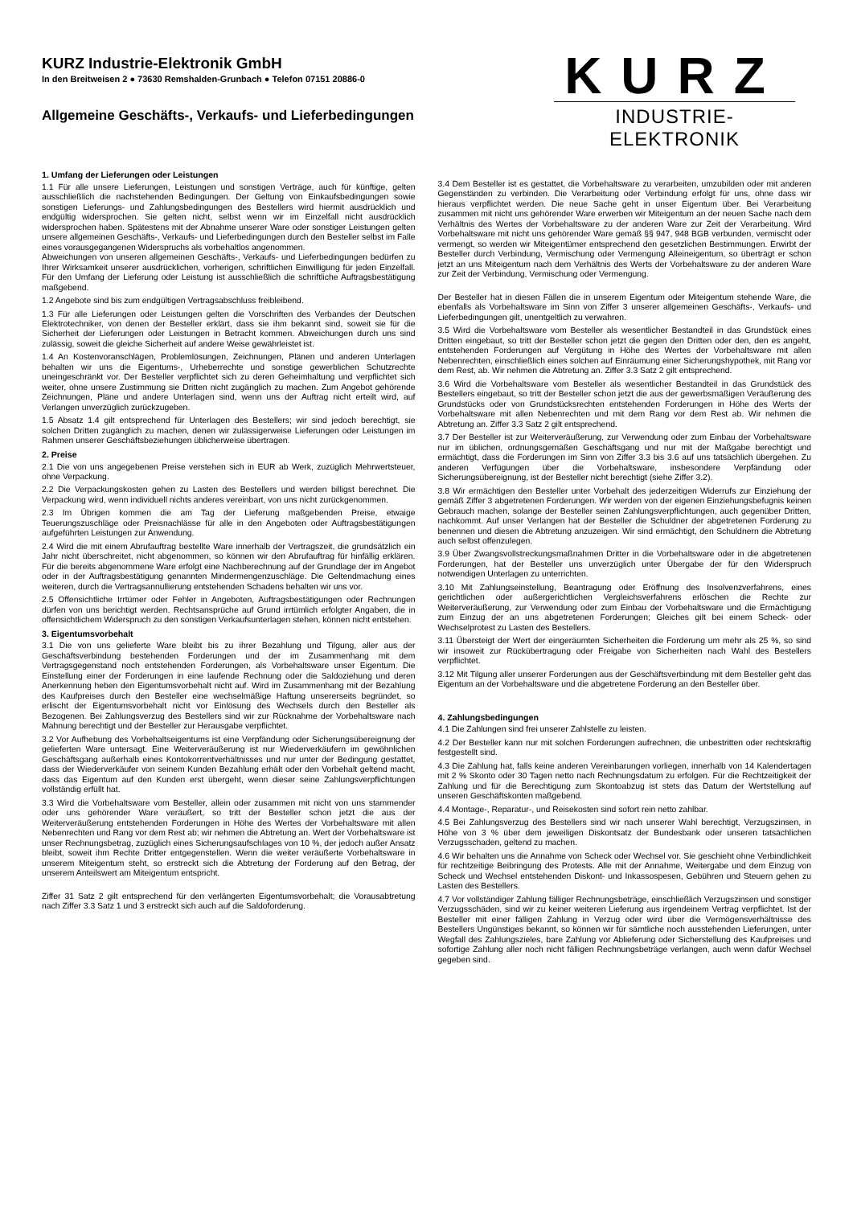KURZ Industrie-Elektronik GmbH
In den Breitweisen 2 ● 73630 Remshalden-Grunbach ● Telefon 07151 20886-0
Allgemeine Geschäfts-, Verkaufs- und Lieferbedingungen
KURZ
INDUSTRIE-ELEKTRONIK
1. Umfang der Lieferungen oder Leistungen
1.1 Für alle unsere Lieferungen, Leistungen und sonstigen Verträge, auch für künftige, gelten ausschließlich die nachstehenden Bedingungen. Der Geltung von Einkaufsbedingungen sowie sonstigen Lieferungs- und Zahlungsbedingungen des Bestellers wird hiermit ausdrücklich und endgültig widersprochen. Sie gelten nicht, selbst wenn wir im Einzelfall nicht ausdrücklich widersprochen haben. Spätestens mit der Abnahme unserer Ware oder sonstiger Leistungen gelten unsere allgemeinen Geschäfts-, Verkaufs- und Lieferbedingungen durch den Besteller selbst im Falle eines vorausgegangenen Widerspruchs als vorbehaltlos angenommen.
Abweichungen von unseren allgemeinen Geschäfts-, Verkaufs- und Lieferbedingungen bedürfen zu Ihrer Wirksamkeit unserer ausdrücklichen, vorherigen, schriftlichen Einwilligung für jeden Einzelfall. Für den Umfang der Lieferung oder Leistung ist ausschließlich die schriftliche Auftragsbestätigung maßgebend.
1.2 Angebote sind bis zum endgültigen Vertragsabschluss freibleibend.
1.3 Für alle Lieferungen oder Leistungen gelten die Vorschriften des Verbandes der Deutschen Elektrotechniker, von denen der Besteller erklärt, dass sie ihm bekannt sind, soweit sie für die Sicherheit der Lieferungen oder Leistungen in Betracht kommen. Abweichungen durch uns sind zulässig, soweit die gleiche Sicherheit auf andere Weise gewährleistet ist.
1.4 An Kostenvoranschlägen, Problemlösungen, Zeichnungen, Plänen und anderen Unterlagen behalten wir uns die Eigentums-, Urheberrechte und sonstige gewerblichen Schutzrechte uneingeschränkt vor. Der Besteller verpflichtet sich zu deren Geheimhaltung und verpflichtet sich weiter, ohne unsere Zustimmung sie Dritten nicht zugänglich zu machen. Zum Angebot gehörende Zeichnungen, Pläne und andere Unterlagen sind, wenn uns der Auftrag nicht erteilt wird, auf Verlangen unverzüglich zurückzugeben.
1.5 Absatz 1.4 gilt entsprechend für Unterlagen des Bestellers; wir sind jedoch berechtigt, sie solchen Dritten zugänglich zu machen, denen wir zulässigerweise Lieferungen oder Leistungen im Rahmen unserer Geschäftsbeziehungen üblicherweise übertragen.
2. Preise
2.1 Die von uns angegebenen Preise verstehen sich in EUR ab Werk, zuzüglich Mehrwertsteuer, ohne Verpackung.
2.2 Die Verpackungskosten gehen zu Lasten des Bestellers und werden billigst berechnet. Die Verpackung wird, wenn individuell nichts anderes vereinbart, von uns nicht zurückgenommen.
2.3 Im Übrigen kommen die am Tag der Lieferung maßgebenden Preise, etwaige Teuerungszuschläge oder Preisnachlässe für alle in den Angeboten oder Auftragsbestätigungen aufgeführten Leistungen zur Anwendung.
2.4 Wird die mit einem Abrufauftrag bestellte Ware innerhalb der Vertragszeit, die grundsätzlich ein Jahr nicht überschreitet, nicht abgenommen, so können wir den Abrufauftrag für hinfällig erklären. Für die bereits abgenommene Ware erfolgt eine Nachberechnung auf der Grundlage der im Angebot oder in der Auftragsbestätigung genannten Mindermengenzuschläge. Die Geltendmachung eines weiteren, durch die Vertragsannullierung entstehenden Schadens behalten wir uns vor.
2.5 Offensichtliche Irrtümer oder Fehler in Angeboten, Auftragsbestätigungen oder Rechnungen dürfen von uns berichtigt werden. Rechtsansprüche auf Grund irrtümlich erfolgter Angaben, die in offensichtlichem Widerspruch zu den sonstigen Verkaufsunterlagen stehen, können nicht entstehen.
3. Eigentumsvorbehalt
3.1 Die von uns gelieferte Ware bleibt bis zu ihrer Bezahlung und Tilgung, aller aus der Geschäftsverbindung bestehenden Forderungen und der im Zusammenhang mit dem Vertragsgegenstand noch entstehenden Forderungen, als Vorbehaltsware unser Eigentum. Die Einstellung einer der Forderungen in eine laufende Rechnung oder die Saldoziehung und deren Anerkennung heben den Eigentumsvorbehalt nicht auf. Wird im Zusammenhang mit der Bezahlung des Kaufpreises durch den Besteller eine wechselmäßige Haftung unsererseits begründet, so erlischt der Eigentumsvorbehalt nicht vor Einlösung des Wechsels durch den Besteller als Bezogenen. Bei Zahlungsverzug des Bestellers sind wir zur Rücknahme der Vorbehaltsware nach Mahnung berechtigt und der Besteller zur Herausgabe verpflichtet.
3.2 Vor Aufhebung des Vorbehaltseigentums ist eine Verpfändung oder Sicherungsübereignung der gelieferten Ware untersagt. Eine Weiterveräußerung ist nur Wiederverkäufern im gewöhnlichen Geschäftsgang außerhalb eines Kontokorrentverhältnisses und nur unter der Bedingung gestattet, dass der Wiederverkäufer von seinem Kunden Bezahlung erhält oder den Vorbehalt geltend macht, dass das Eigentum auf den Kunden erst übergeht, wenn dieser seine Zahlungsverpflichtungen vollständig erfüllt hat.
3.3 Wird die Vorbehaltsware vom Besteller, allein oder zusammen mit nicht von uns stammender oder uns gehörender Ware veräußert, so tritt der Besteller schon jetzt die aus der Weiterveräußerung entstehenden Forderungen in Höhe des Wertes der Vorbehaltsware mit allen Nebenrechten und Rang vor dem Rest ab; wir nehmen die Abtretung an. Wert der Vorbehaltsware ist unser Rechnungsbetrag, zuzüglich eines Sicherungsaufschlages von 10 %, der jedoch außer Ansatz bleibt, soweit ihm Rechte Dritter entgegenstellen. Wenn die weiter veräußerte Vorbehaltsware in unserem Miteigentum steht, so erstreckt sich die Abtretung der Forderung auf den Betrag, der unserem Anteilswert am Miteigentum entspricht.
Ziffer 31 Satz 2 gilt entsprechend für den verlängerten Eigentumsvorbehalt; die Vorausabtretung nach Ziffer 3.3 Satz 1 und 3 erstreckt sich auch auf die Saldoforderung.
3.4 Dem Besteller ist es gestattet, die Vorbehaltsware zu verarbeiten, umzubilden oder mit anderen Gegenständen zu verbinden. Die Verarbeitung oder Verbindung erfolgt für uns, ohne dass wir hieraus verpflichtet werden. Die neue Sache geht in unser Eigentum über. Bei Verarbeitung zusammen mit nicht uns gehörender Ware erwerben wir Miteigentum an der neuen Sache nach dem Verhältnis des Wertes der Vorbehaltsware zu der anderen Ware zur Zeit der Verarbeitung. Wird Vorbehaltsware mit nicht uns gehörender Ware gemäß §§ 947, 948 BGB verbunden, vermischt oder vermengt, so werden wir Miteigentümer entsprechend den gesetzlichen Bestimmungen. Erwirbt der Besteller durch Verbindung, Vermischung oder Vermengung Alleineigentum, so überträgt er schon jetzt an uns Miteigentum nach dem Verhältnis des Werts der Vorbehaltsware zu der anderen Ware zur Zeit der Verbindung, Vermischung oder Vermengung.
Der Besteller hat in diesen Fällen die in unserem Eigentum oder Miteigentum stehende Ware, die ebenfalls als Vorbehaltsware im Sinn von Ziffer 3 unserer allgemeinen Geschäfts-, Verkaufs- und Lieferbedingungen gilt, unentgeltlich zu verwahren.
3.5 Wird die Vorbehaltsware vom Besteller als wesentlicher Bestandteil in das Grundstück eines Dritten eingebaut, so tritt der Besteller schon jetzt die gegen den Dritten oder den, den es angeht, entstehenden Forderungen auf Vergütung in Höhe des Wertes der Vorbehaltsware mit allen Nebenrechten, einschließlich eines solchen auf Einräumung einer Sicherungshypothek, mit Rang vor dem Rest, ab. Wir nehmen die Abtretung an. Ziffer 3.3 Satz 2 gilt entsprechend.
3.6 Wird die Vorbehaltsware vom Besteller als wesentlicher Bestandteil in das Grundstück des Bestellers eingebaut, so tritt der Besteller schon jetzt die aus der gewerbsmäßigen Veräußerung des Grundstücks oder von Grundstücksrechten entstehenden Forderungen in Höhe des Werts der Vorbehaltsware mit allen Nebenrechten und mit dem Rang vor dem Rest ab. Wir nehmen die Abtretung an. Ziffer 3.3 Satz 2 gilt entsprechend.
3.7 Der Besteller ist zur Weiterveräußerung, zur Verwendung oder zum Einbau der Vorbehaltsware nur im üblichen, ordnungsgemäßen Geschäftsgang und nur mit der Maßgabe berechtigt und ermächtigt, dass die Forderungen im Sinn von Ziffer 3.3 bis 3.6 auf uns tatsächlich übergehen. Zu anderen Verfügungen über die Vorbehaltsware, insbesondere Verpfändung oder Sicherungsübereignung, ist der Besteller nicht berechtigt (siehe Ziffer 3.2).
3.8 Wir ermächtigen den Besteller unter Vorbehalt des jederzeitigen Widerrufs zur Einziehung der gemäß Ziffer 3 abgetretenen Forderungen. Wir werden von der eigenen Einziehungsbefugnis keinen Gebrauch machen, solange der Besteller seinen Zahlungsverpflichtungen, auch gegenüber Dritten, nachkommt. Auf unser Verlangen hat der Besteller die Schuldner der abgetretenen Forderung zu benennen und diesen die Abtretung anzuzeigen. Wir sind ermächtigt, den Schuldnern die Abtretung auch selbst offenzulegen.
3.9 Über Zwangsvollstreckungsmaßnahmen Dritter in die Vorbehaltsware oder in die abgetretenen Forderungen, hat der Besteller uns unverzüglich unter Übergabe der für den Widerspruch notwendigen Unterlagen zu unterrichten.
3.10 Mit Zahlungseinstellung, Beantragung oder Eröffnung des Insolvenzverfahrens, eines gerichtlichen oder außergerichtlichen Vergleichsverfahrens erlöschen die Rechte zur Weiterveräußerung, zur Verwendung oder zum Einbau der Vorbehaltsware und die Ermächtigung zum Einzug der an uns abgetretenen Forderungen; Gleiches gilt bei einem Scheck- oder Wechselprotest zu Lasten des Bestellers.
3.11 Übersteigt der Wert der eingeräumten Sicherheiten die Forderung um mehr als 25 %, so sind wir insoweit zur Rückübertragung oder Freigabe von Sicherheiten nach Wahl des Bestellers verpflichtet.
3.12 Mit Tilgung aller unserer Forderungen aus der Geschäftsverbindung mit dem Besteller geht das Eigentum an der Vorbehaltsware und die abgetretene Forderung an den Besteller über.
4. Zahlungsbedingungen
4.1 Die Zahlungen sind frei unserer Zahlstelle zu leisten.
4.2 Der Besteller kann nur mit solchen Forderungen aufrechnen, die unbestritten oder rechtskräftig festgestellt sind.
4.3 Die Zahlung hat, falls keine anderen Vereinbarungen vorliegen, innerhalb von 14 Kalendertagen mit 2 % Skonto oder 30 Tagen netto nach Rechnungsdatum zu erfolgen. Für die Rechtzeitigkeit der Zahlung und für die Berechtigung zum Skontoabzug ist stets das Datum der Wertstellung auf unseren Geschäftskonten maßgebend.
4.4 Montage-, Reparatur-, und Reisekosten sind sofort rein netto zahlbar.
4.5 Bei Zahlungsverzug des Bestellers sind wir nach unserer Wahl berechtigt, Verzugszinsen, in Höhe von 3 % über dem jeweiligen Diskontsatz der Bundesbank oder unseren tatsächlichen Verzugsschaden, geltend zu machen.
4.6 Wir behalten uns die Annahme von Scheck oder Wechsel vor. Sie geschieht ohne Verbindlichkeit für rechtzeitige Beibringung des Protests. Alle mit der Annahme, Weitergabe und dem Einzug von Scheck und Wechsel entstehenden Diskont- und Inkassospesen, Gebühren und Steuern gehen zu Lasten des Bestellers.
4.7 Vor vollständiger Zahlung fälliger Rechnungsbeträge, einschließlich Verzugszinsen und sonstiger Verzugsschäden, sind wir zu keiner weiteren Lieferung aus irgendeinem Vertrag verpflichtet. Ist der Besteller mit einer fälligen Zahlung in Verzug oder wird über die Vermögensverhältnisse des Bestellers Ungünstiges bekannt, so können wir für sämtliche noch ausstehenden Lieferungen, unter Wegfall des Zahlungszieles, bare Zahlung vor Ablieferung oder Sicherstellung des Kaufpreises und sofortige Zahlung aller noch nicht fälligen Rechnungsbeträge verlangen, auch wenn dafür Wechsel gegeben sind.